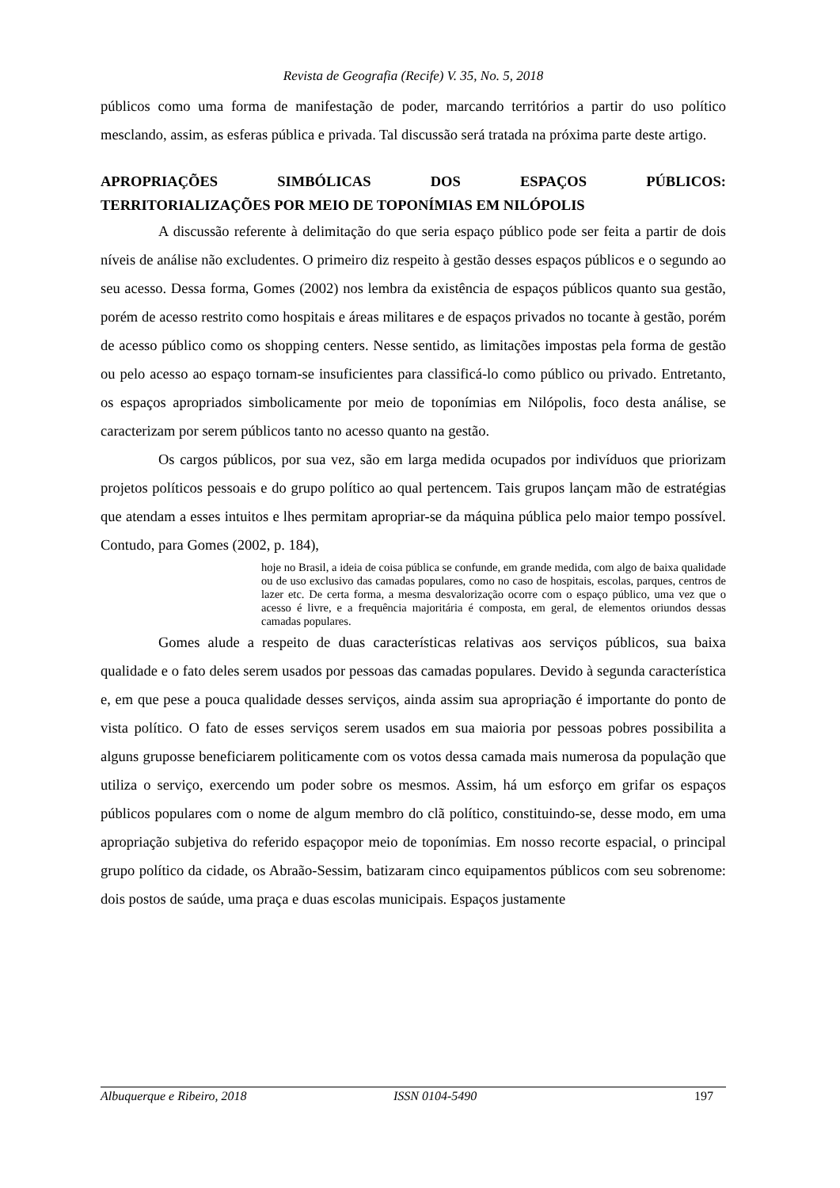Revista de Geografia (Recife) V. 35, No. 5, 2018
públicos como uma forma de manifestação de poder, marcando territórios a partir do uso político mesclando, assim, as esferas pública e privada. Tal discussão será tratada na próxima parte deste artigo.
APROPRIAÇÕES SIMBÓLICAS DOS ESPAÇOS PÚBLICOS:
TERRITORIALIZAÇÕES POR MEIO DE TOPONÍMIAS EM NILÓPOLIS
A discussão referente à delimitação do que seria espaço público pode ser feita a partir de dois níveis de análise não excludentes. O primeiro diz respeito à gestão desses espaços públicos e o segundo ao seu acesso. Dessa forma, Gomes (2002) nos lembra da existência de espaços públicos quanto sua gestão, porém de acesso restrito como hospitais e áreas militares e de espaços privados no tocante à gestão, porém de acesso público como os shopping centers. Nesse sentido, as limitações impostas pela forma de gestão ou pelo acesso ao espaço tornam-se insuficientes para classificá-lo como público ou privado. Entretanto, os espaços apropriados simbolicamente por meio de toponímias em Nilópolis, foco desta análise, se caracterizam por serem públicos tanto no acesso quanto na gestão.
Os cargos públicos, por sua vez, são em larga medida ocupados por indivíduos que priorizam projetos políticos pessoais e do grupo político ao qual pertencem. Tais grupos lançam mão de estratégias que atendam a esses intuitos e lhes permitam apropriar-se da máquina pública pelo maior tempo possível. Contudo, para Gomes (2002, p. 184),
hoje no Brasil, a ideia de coisa pública se confunde, em grande medida, com algo de baixa qualidade ou de uso exclusivo das camadas populares, como no caso de hospitais, escolas, parques, centros de lazer etc. De certa forma, a mesma desvalorização ocorre com o espaço público, uma vez que o acesso é livre, e a frequência majoritária é composta, em geral, de elementos oriundos dessas camadas populares.
Gomes alude a respeito de duas características relativas aos serviços públicos, sua baixa qualidade e o fato deles serem usados por pessoas das camadas populares. Devido à segunda característica e, em que pese a pouca qualidade desses serviços, ainda assim sua apropriação é importante do ponto de vista político. O fato de esses serviços serem usados em sua maioria por pessoas pobres possibilita a alguns gruposse beneficiarem politicamente com os votos dessa camada mais numerosa da população que utiliza o serviço, exercendo um poder sobre os mesmos. Assim, há um esforço em grifar os espaços públicos populares com o nome de algum membro do clã político, constituindo-se, desse modo, em uma apropriação subjetiva do referido espaçopor meio de toponímias. Em nosso recorte espacial, o principal grupo político da cidade, os Abraão-Sessim, batizaram cinco equipamentos públicos com seu sobrenome: dois postos de saúde, uma praça e duas escolas municipais. Espaços justamente
Albuquerque e Ribeiro, 2018 ISSN 0104-5490 197